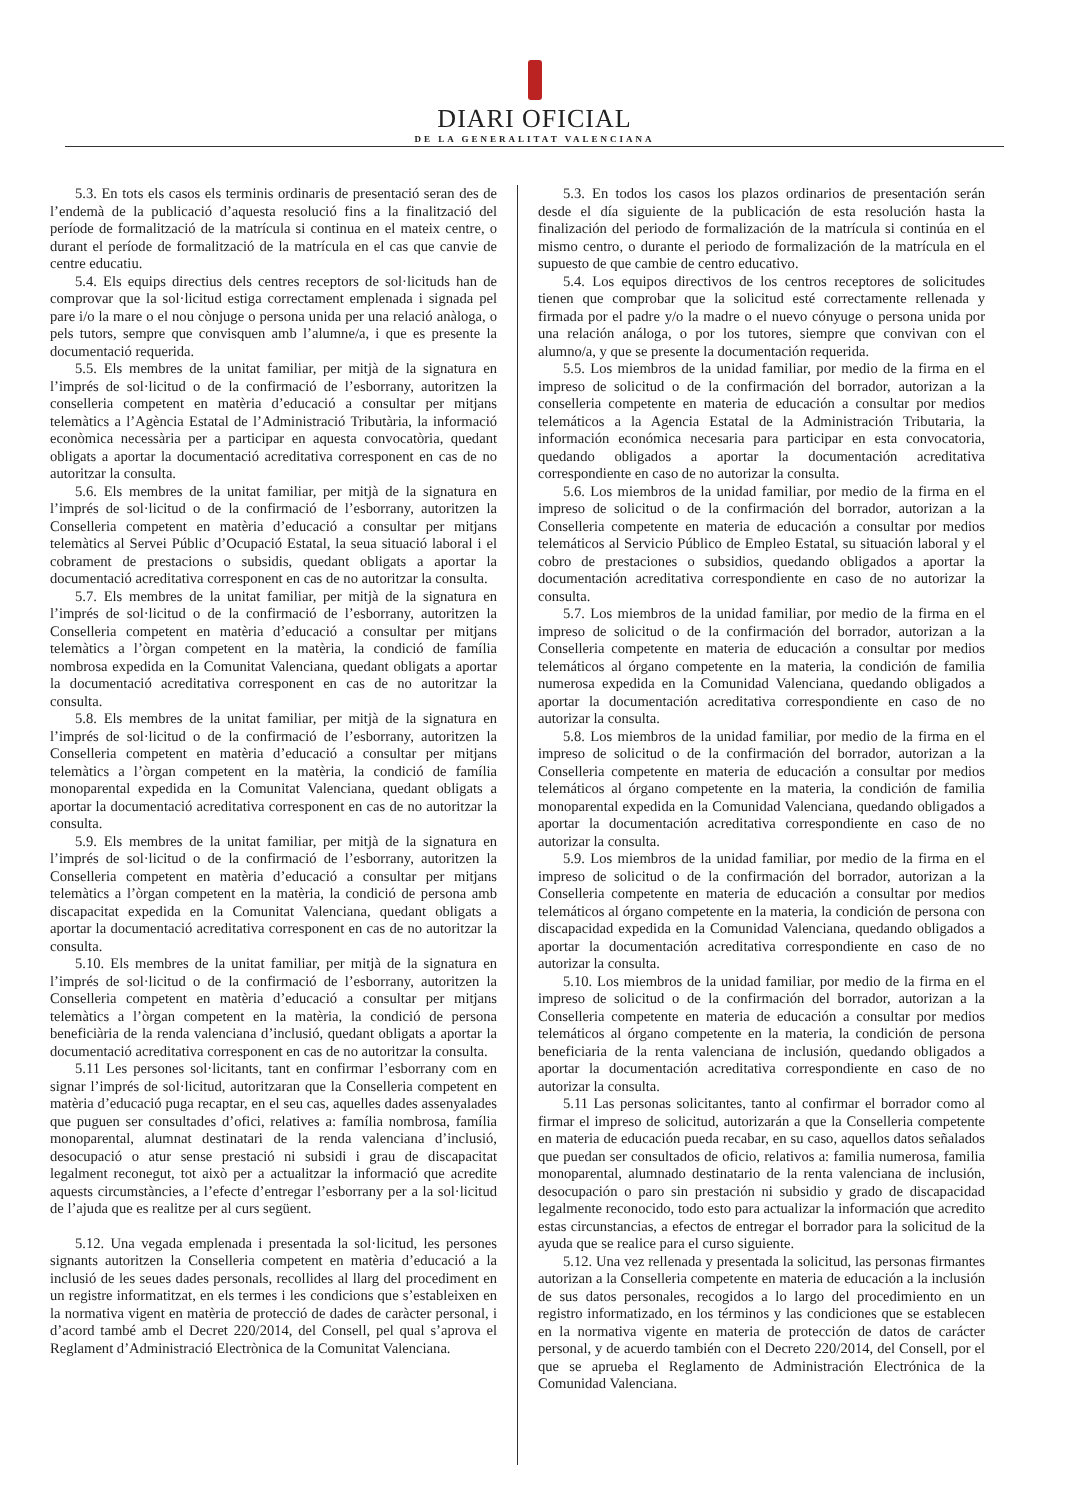DIARI OFICIAL
DE LA GENERALITAT VALENCIANA
5.3. En tots els casos els terminis ordinaris de presentació seran des de l’endemà de la publicació d’aquesta resolució fins a la finalització del període de formalització de la matrícula si continua en el mateix centre, o durant el període de formalització de la matrícula en el cas que canvie de centre educatiu.
5.4. Els equips directius dels centres receptors de sol·licituds han de comprovar que la sol·licitud estiga correctament emplenada i signada pel pare i/o la mare o el nou cònjuge o persona unida per una relació anàloga, o pels tutors, sempre que convisquen amb l’alumne/a, i que es presente la documentació requerida.
5.5. Els membres de la unitat familiar, per mitjà de la signatura en l’imprés de sol·licitud o de la confirmació de l’esborrany, autoritzen la conselleria competent en matèria d’educació a consultar per mitjans telemàtics a l’Agència Estatal de l’Administració Tributària, la informació econòmica necessària per a participar en aquesta convocatòria, quedant obligats a aportar la documentació acreditativa corresponent en cas de no autoritzar la consulta.
5.6. Els membres de la unitat familiar, per mitjà de la signatura en l’imprés de sol·licitud o de la confirmació de l’esborrany, autoritzen la Conselleria competent en matèria d’educació a consultar per mitjans telemàtics al Servei Públic d’Ocupació Estatal, la seua situació laboral i el cobrament de prestacions o subsidis, quedant obligats a aportar la documentació acreditativa corresponent en cas de no autoritzar la consulta.
5.7. Els membres de la unitat familiar, per mitjà de la signatura en l’imprés de sol·licitud o de la confirmació de l’esborrany, autoritzen la Conselleria competent en matèria d’educació a consultar per mitjans telemàtics a l’òrgan competent en la matèria, la condició de família nombrosa expedida en la Comunitat Valenciana, quedant obligats a aportar la documentació acreditativa corresponent en cas de no autoritzar la consulta.
5.8. Els membres de la unitat familiar, per mitjà de la signatura en l’imprés de sol·licitud o de la confirmació de l’esborrany, autoritzen la Conselleria competent en matèria d’educació a consultar per mitjans telemàtics a l’òrgan competent en la matèria, la condició de família monoparental expedida en la Comunitat Valenciana, quedant obligats a aportar la documentació acreditativa corresponent en cas de no autoritzar la consulta.
5.9. Els membres de la unitat familiar, per mitjà de la signatura en l’imprés de sol·licitud o de la confirmació de l’esborrany, autoritzen la Conselleria competent en matèria d’educació a consultar per mitjans telemàtics a l’òrgan competent en la matèria, la condició de persona amb discapacitat expedida en la Comunitat Valenciana, quedant obligats a aportar la documentació acreditativa corresponent en cas de no autoritzar la consulta.
5.10. Els membres de la unitat familiar, per mitjà de la signatura en l’imprés de sol·licitud o de la confirmació de l’esborrany, autoritzen la Conselleria competent en matèria d’educació a consultar per mitjans telemàtics a l’òrgan competent en la matèria, la condició de persona beneficiària de la renda valenciana d’inclusió, quedant obligats a aportar la documentació acreditativa corresponent en cas de no autoritzar la consulta.
5.11 Les persones sol·licitants, tant en confirmar l’esborrany com en signar l’imprés de sol·licitud, autoritzaran que la Conselleria competent en matèria d’educació puga recaptar, en el seu cas, aquelles dades assenyalades que puguen ser consultades d’ofici, relatives a: família nombrosa, família monoparental, alumnat destinatari de la renda valenciana d’inclusió, desocupació o atur sense prestació ni subsidi i grau de discapacitat legalment reconegut, tot això per a actualitzar la informació que acredite aquests circumstàncies, a l’efecte d’entregar l’esborrany per a la sol·licitud de l’ajuda que es realitze per al curs següent.
5.12. Una vegada emplenada i presentada la sol·licitud, les persones signants autoritzen la Conselleria competent en matèria d’educació a la inclusió de les seues dades personals, recollides al llarg del procediment en un registre informatitzat, en els termes i les condicions que s’estableixen en la normativa vigent en matèria de protecció de dades de caràcter personal, i d’acord també amb el Decret 220/2014, del Consell, pel qual s’aprova el Reglament d’Administració Electrònica de la Comunitat Valenciana.
5.3. En todos los casos los plazos ordinarios de presentación serán desde el día siguiente de la publicación de esta resolución hasta la finalización del periodo de formalización de la matrícula si continúa en el mismo centro, o durante el periodo de formalización de la matrícula en el supuesto de que cambie de centro educativo.
5.4. Los equipos directivos de los centros receptores de solicitudes tienen que comprobar que la solicitud esté correctamente rellenada y firmada por el padre y/o la madre o el nuevo cónyuge o persona unida por una relación análoga, o por los tutores, siempre que convivan con el alumno/a, y que se presente la documentación requerida.
5.5. Los miembros de la unidad familiar, por medio de la firma en el impreso de solicitud o de la confirmación del borrador, autorizan a la conselleria competente en materia de educación a consultar por medios telemáticos a la Agencia Estatal de la Administración Tributaria, la información económica necesaria para participar en esta convocatoria, quedando obligados a aportar la documentación acreditativa correspondiente en caso de no autorizar la consulta.
5.6. Los miembros de la unidad familiar, por medio de la firma en el impreso de solicitud o de la confirmación del borrador, autorizan a la Conselleria competente en materia de educación a consultar por medios telemáticos al Servicio Público de Empleo Estatal, su situación laboral y el cobro de prestaciones o subsidios, quedando obligados a aportar la documentación acreditativa correspondiente en caso de no autorizar la consulta.
5.7. Los miembros de la unidad familiar, por medio de la firma en el impreso de solicitud o de la confirmación del borrador, autorizan a la Conselleria competente en materia de educación a consultar por medios telemáticos al órgano competente en la materia, la condición de familia numerosa expedida en la Comunidad Valenciana, quedando obligados a aportar la documentación acreditativa correspondiente en caso de no autorizar la consulta.
5.8. Los miembros de la unidad familiar, por medio de la firma en el impreso de solicitud o de la confirmación del borrador, autorizan a la Conselleria competente en materia de educación a consultar por medios telemáticos al órgano competente en la materia, la condición de familia monoparental expedida en la Comunidad Valenciana, quedando obligados a aportar la documentación acreditativa correspondiente en caso de no autorizar la consulta.
5.9. Los miembros de la unidad familiar, por medio de la firma en el impreso de solicitud o de la confirmación del borrador, autorizan a la Conselleria competente en materia de educación a consultar por medios telemáticos al órgano competente en la materia, la condición de persona con discapacidad expedida en la Comunidad Valenciana, quedando obligados a aportar la documentación acreditativa correspondiente en caso de no autorizar la consulta.
5.10. Los miembros de la unidad familiar, por medio de la firma en el impreso de solicitud o de la confirmación del borrador, autorizan a la Conselleria competente en materia de educación a consultar por medios telemáticos al órgano competente en la materia, la condición de persona beneficiaria de la renta valenciana de inclusión, quedando obligados a aportar la documentación acreditativa correspondiente en caso de no autorizar la consulta.
5.11 Las personas solicitantes, tanto al confirmar el borrador como al firmar el impreso de solicitud, autorizarán a que la Conselleria competente en materia de educación pueda recabar, en su caso, aquellos datos señalados que puedan ser consultados de oficio, relativos a: familia numerosa, familia monoparental, alumnado destinatario de la renta valenciana de inclusión, desocupación o paro sin prestación ni subsidio y grado de discapacidad legalmente reconocido, todo esto para actualizar la información que acredito estas circunstancias, a efectos de entregar el borrador para la solicitud de la ayuda que se realice para el curso siguiente.
5.12. Una vez rellenada y presentada la solicitud, las personas firmantes autorizan a la Conselleria competente en materia de educación a la inclusión de sus datos personales, recogidos a lo largo del procedimiento en un registro informatizado, en los términos y las condiciones que se establecen en la normativa vigente en materia de protección de datos de carácter personal, y de acuerdo también con el Decreto 220/2014, del Consell, por el que se aprueba el Reglamento de Administración Electrónica de la Comunidad Valenciana.